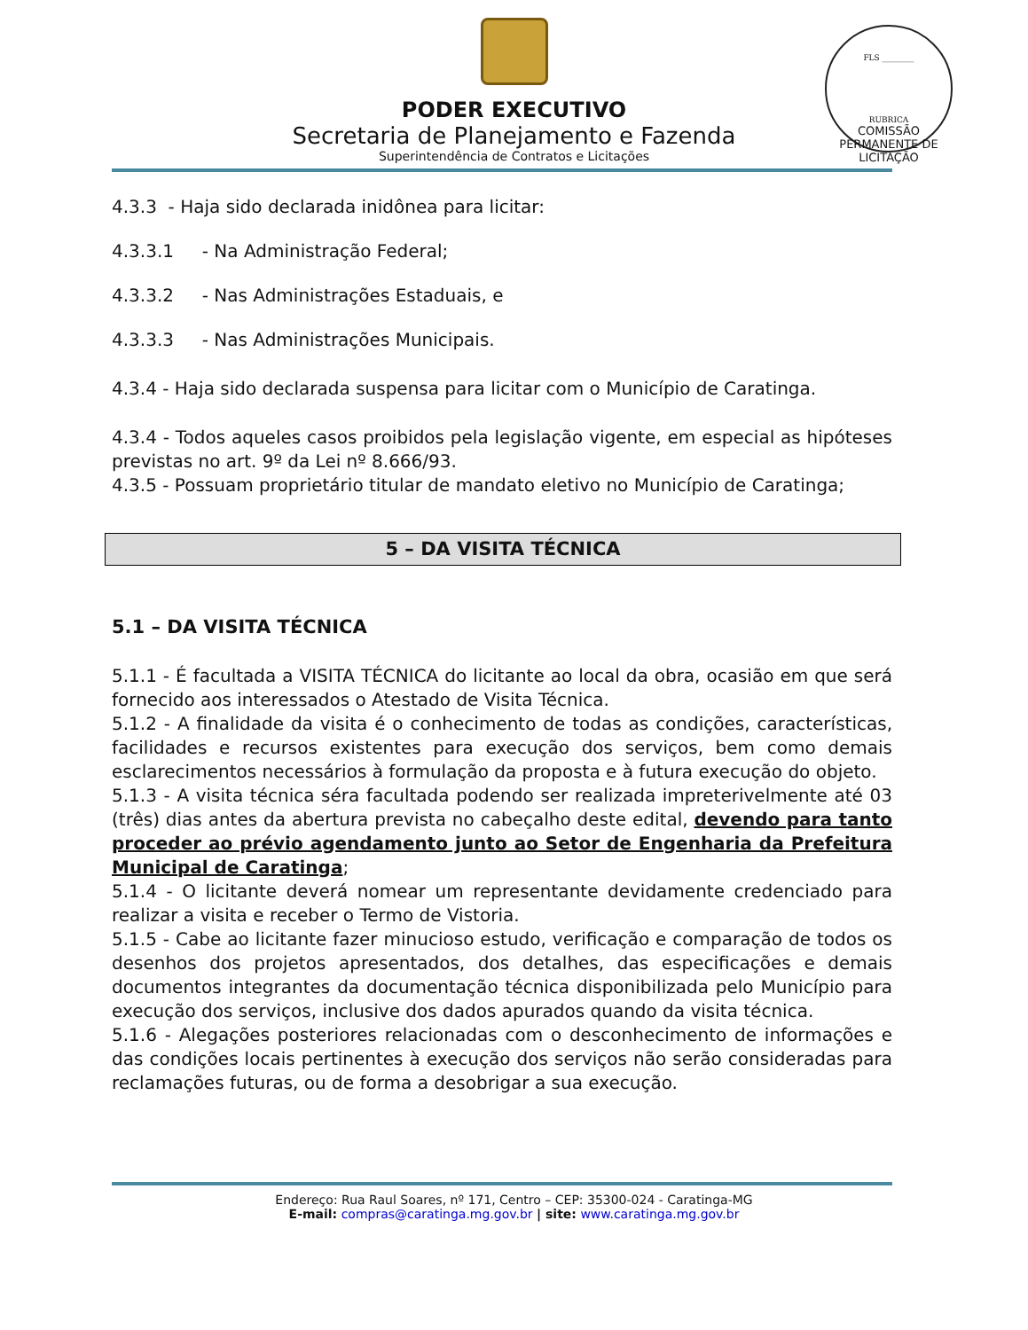FLS ________
RUBRICA
COMISSÃO PERMANENTE DE LICITAÇÃO
PODER EXECUTIVO
Secretaria de Planejamento e Fazenda
Superintendência de Contratos e Licitações
4.3.3 - Haja sido declarada inidônea para licitar:
4.3.3.1 - Na Administração Federal;
4.3.3.2 - Nas Administrações Estaduais, e
4.3.3.3 - Nas Administrações Municipais.
4.3.4 - Haja sido declarada suspensa para licitar com o Município de Caratinga.
4.3.4 - Todos aqueles casos proibidos pela legislação vigente, em especial as hipóteses previstas no art. 9º da Lei nº 8.666/93.
4.3.5 - Possuam proprietário titular de mandato eletivo no Município de Caratinga;
5 – DA VISITA TÉCNICA
5.1 – DA VISITA TÉCNICA
5.1.1 - É facultada a VISITA TÉCNICA do licitante ao local da obra, ocasião em que será fornecido aos interessados o Atestado de Visita Técnica.
5.1.2 - A finalidade da visita é o conhecimento de todas as condições, características, facilidades e recursos existentes para execução dos serviços, bem como demais esclarecimentos necessários à formulação da proposta e à futura execução do objeto.
5.1.3 - A visita técnica séra facultada podendo ser realizada impreterivelmente até 03 (três) dias antes da abertura prevista no cabeçalho deste edital, devendo para tanto proceder ao prévio agendamento junto ao Setor de Engenharia da Prefeitura Municipal de Caratinga;
5.1.4 - O licitante deverá nomear um representante devidamente credenciado para realizar a visita e receber o Termo de Vistoria.
5.1.5 - Cabe ao licitante fazer minucioso estudo, verificação e comparação de todos os desenhos dos projetos apresentados, dos detalhes, das especificações e demais documentos integrantes da documentação técnica disponibilizada pelo Município para execução dos serviços, inclusive dos dados apurados quando da visita técnica.
5.1.6 - Alegações posteriores relacionadas com o desconhecimento de informações e das condições locais pertinentes à execução dos serviços não serão consideradas para reclamações futuras, ou de forma a desobrigar a sua execução.
Endereço: Rua Raul Soares, nº 171, Centro – CEP: 35300-024 - Caratinga-MG
E-mail: compras@caratinga.mg.gov.br | site: www.caratinga.mg.gov.br